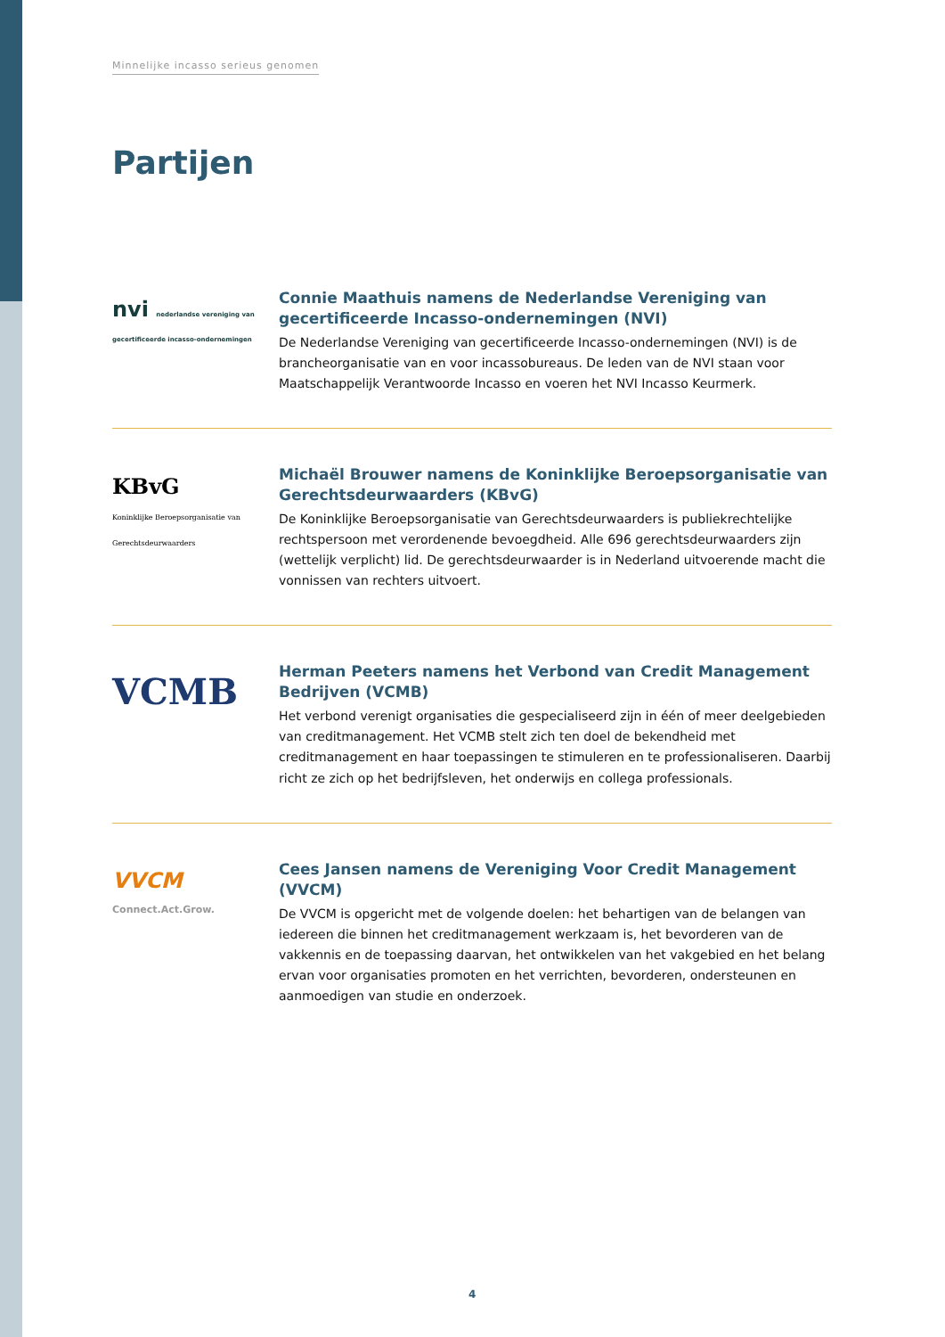Minnelijke incasso serieus genomen
Partijen
nvi nederlandse vereniging van gecertificeerde incasso-ondernemingen
Connie Maathuis namens de Nederlandse Vereniging van gecertificeerde Incasso-ondernemingen (NVI)
De Nederlandse Vereniging van gecertificeerde Incasso-ondernemingen (NVI) is de brancheorganisatie van en voor incassobureaus. De leden van de NVI staan voor Maatschappelijk Verantwoorde Incasso en voeren het NVI Incasso Keurmerk.
KBvG
Koninklijke Beroepsorganisatie van Gerechtsdeurwaarders
Michaël Brouwer namens de Koninklijke Beroepsorganisatie van Gerechtsdeurwaarders (KBvG)
De Koninklijke Beroepsorganisatie van Gerechtsdeurwaarders is publiekrechtelijke rechtspersoon met verordenende bevoegdheid. Alle 696 gerechtsdeurwaarders zijn (wettelijk verplicht) lid. De gerechtsdeurwaarder is in Nederland uitvoerende macht die vonnissen van rechters uitvoert.
VCMB
Herman Peeters namens het Verbond van Credit Management Bedrijven (VCMB)
Het verbond verenigt organisaties die gespecialiseerd zijn in één of meer deelgebieden van creditmanagement. Het VCMB stelt zich ten doel de bekendheid met creditmanagement en haar toepassingen te stimuleren en te professionaliseren. Daarbij richt ze zich op het bedrijfsleven, het onderwijs en collega professionals.
VVCM
Connect.Act.Grow.
Cees Jansen namens de Vereniging Voor Credit Management (VVCM)
De VVCM is opgericht met de volgende doelen: het behartigen van de belangen van iedereen die binnen het creditmanagement werkzaam is, het bevorderen van de vakkennis en de toepassing daarvan, het ontwikkelen van het vakgebied en het belang ervan voor organisaties promoten en het verrichten, bevorderen, ondersteunen en aanmoedigen van studie en onderzoek.
4